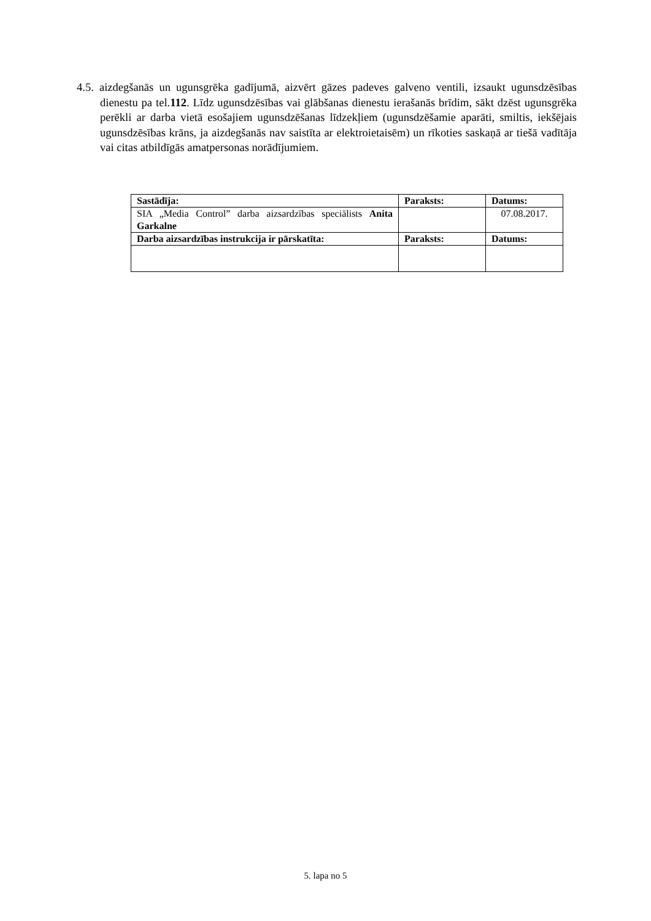4.5. aizdegšanās un ugunsgrēka gadījumā, aizvērt gāzes padeves galveno ventili, izsaukt ugunsdzēsības dienestu pa tel.112. Līdz ugunsdzēsības vai glābšanas dienestu ierašanās brīdim, sākt dzēst ugunsgrēka perēkli ar darba vietā esošajiem ugunsdzēšanas līdzekļiem (ugunsdzēšamie aparāti, smiltis, iekšējais ugunsdzēsības krāns, ja aizdegšanās nav saistīta ar elektroietaisēm) un rīkoties saskaņā ar tiešā vadītāja vai citas atbildīgās amatpersonas norādījumiem.
| Sastādīja: | Paraksts: | Datums: |
| --- | --- | --- |
| SIA „Media Control” darba aizsardzības speciālists Anita Garkalne | | 07.08.2017. |
| Darba aizsardzības instrukcija ir pārskatīta: | Paraksts: | Datums: |
5. lapa no 5